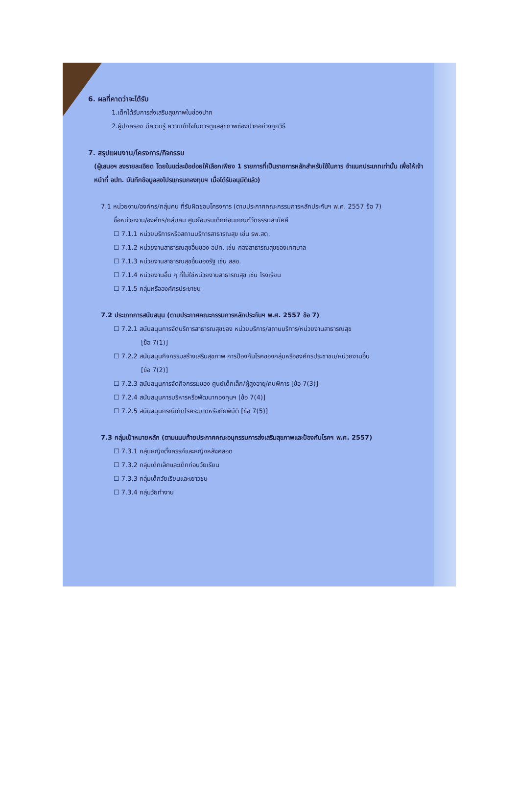6. ผลที่คาดว่าจะได้รับ
1.เด็กได้รับการส่งเสริมสุขภาพในช่องปาก
2.ผู้ปกครอง มีความรู้ ความเข้าใจในการดูแลสุขภาพช่องปากอย่างถูกวิธี
7. สรุปแผนงาน/โครงการ/กิจกรรม
(ผู้เสนอฯ ลงรายละเอียด โดยในแต่ละข้อย่อยให้เลือกเพียง 1 รายการที่เป็นรายการหลักสำหรับใช้ในการ จำแนกประเภทเท่านั้น เพื่อให้เจ้าหน้าที่ อปท. บันทึกข้อมูลลงโปรแกรมกองทุนฯ เมื่อได้รับอนุมัติแล้ว)
7.1 หน่วยงาน/องค์กร/กลุ่มคน ที่รับผิดชอบโครงการ (ตามประกาศคณะกรรมการหลักประกันฯ พ.ศ. 2557 ข้อ 7)
ชื่อหน่วยงาน/องค์กร/กลุ่มคน ศูนย์อบรมเด็กก่อนเกณฑ์วัดธรรมสามัคคี
☐ 7.1.1 หน่วยบริการหรือสถานบริการสาธารณสุข เช่น รพ.สต.
☐ 7.1.2 หน่วยงานสาธารณสุขอื่นของ อปท. เช่น กองสาธารณสุขของเทศบาล
☐ 7.1.3 หน่วยงานสาธารณสุขอื่นของรัฐ เช่น สสอ.
☐ 7.1.4 หน่วยงานอื่น ๆ ที่ไม่ใช่หน่วยงานสาธารณสุข เช่น โรงเรียน
☐ 7.1.5 กลุ่มหรือองค์กรประชาชน
7.2 ประเภทการสนับสนุน (ตามประกาศคณะกรรมการหลักประกันฯ พ.ศ. 2557 ข้อ 7)
☐ 7.2.1 สนับสนุนการจัดบริการสาธารณสุขของ หน่วยบริการ/สถานบริการ/หน่วยงานสาธารณสุข
[ข้อ 7(1)]
☐ 7.2.2 สนับสนุนกิจกรรมสร้างเสริมสุขภาพ การป้องกันโรคของกลุ่มหรือองค์กรประชาชน/หน่วยงานอื่น
[ข้อ 7(2)]
☐ 7.2.3 สนับสนุนการจัดกิจกรรมของ ศูนย์เด็กเล็ก/ผู้สูงอายุ/คนพิการ [ข้อ 7(3)]
☐ 7.2.4 สนับสนุนการบริหารหรือพัฒนากองทุนฯ [ข้อ 7(4)]
☐ 7.2.5 สนับสนุนกรณีเกิดโรคระบาดหรือภัยพิบัติ [ข้อ 7(5)]
7.3 กลุ่มเป้าหมายหลัก (ตามแนบท้ายประกาศคณะอนุกรรมการส่งเสริมสุขภาพและป้องกันโรคฯ พ.ศ. 2557)
☐ 7.3.1 กลุ่มหญิงตั้งครรภ์และหญิงหลังคลอด
☐ 7.3.2 กลุ่มเด็กเล็กและเด็กก่อนวัยเรียน
☐ 7.3.3 กลุ่มเด็กวัยเรียนและเยาวชน
☐ 7.3.4 กลุ่มวัยทำงาน